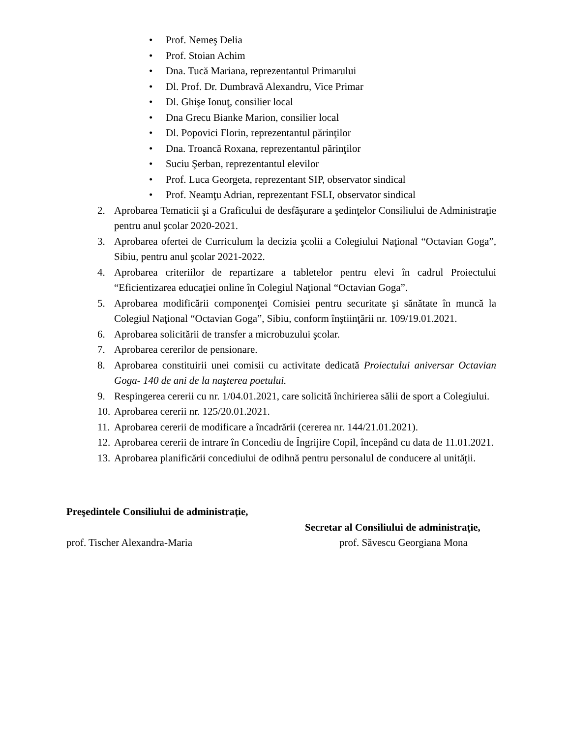• Prof. Nemeş Delia
• Prof. Stoian Achim
• Dna. Tucă Mariana, reprezentantul Primarului
• Dl. Prof. Dr. Dumbravă Alexandru, Vice Primar
• Dl. Ghişe Ionuţ, consilier local
• Dna Grecu Bianke Marion, consilier local
• Dl. Popovici Florin, reprezentantul părinţilor
• Dna. Troancă Roxana, reprezentantul părinţilor
• Suciu Şerban, reprezentantul elevilor
• Prof. Luca Georgeta, reprezentant SIP, observator sindical
• Prof. Neamţu Adrian, reprezentant FSLI, observator sindical
2. Aprobarea Tematicii şi a Graficului de desfăşurare a şedinţelor Consiliului de Administraţie pentru anul şcolar 2020-2021.
3. Aprobarea ofertei de Curriculum la decizia şcolii a Colegiului Naţional “Octavian Goga”, Sibiu, pentru anul şcolar 2021-2022.
4. Aprobarea criteriilor de repartizare a tabletelor pentru elevi în cadrul Proiectului “Eficientizarea educaţiei online în Colegiul Naţional “Octavian Goga”.
5. Aprobarea modificării componenţei Comisiei pentru securitate şi sănătate în muncă la Colegiul Naţional “Octavian Goga”, Sibiu, conform înştiinţării nr. 109/19.01.2021.
6. Aprobarea solicitării de transfer a microbuzului şcolar.
7. Aprobarea cererilor de pensionare.
8. Aprobarea constituirii unei comisii cu activitate dedicată Proiectului aniversar Octavian Goga- 140 de ani de la naşterea poetului.
9. Respingerea cererii cu nr. 1/04.01.2021, care solicită închirierea sălii de sport a Colegiului.
10. Aprobarea cererii nr. 125/20.01.2021.
11. Aprobarea cererii de modificare a încadrării (cererea nr. 144/21.01.2021).
12. Aprobarea cererii de intrare în Concediu de Îngrijire Copil, începând cu data de 11.01.2021.
13. Aprobarea planificării concediului de odihnă pentru personalul de conducere al unităţii.
Preşedintele Consiliului de administrație,
Secretar al Consiliului de administrație,
prof. Tischer Alexandra-Maria prof. Săvescu Georgiana Mona